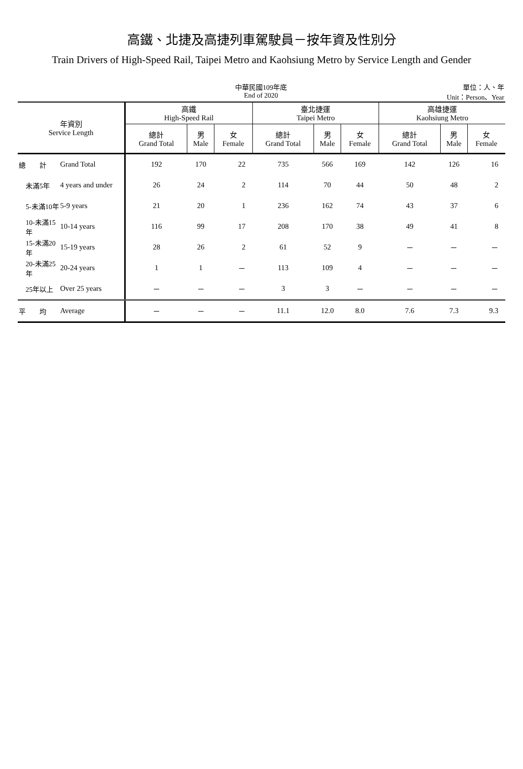高鐵、北捷及高捷列車駕駛員－按年資及性別分
Train Drivers of High-Speed Rail, Taipei Metro and Kaohsiung Metro by Service Length and Gender
中華民國109年底
End of 2020
單位：人、年
Unit：Person、Year
| 年資別 Service Length | | 高鐵 High-Speed Rail | | | 臺北捷運 Taipei Metro | | | 高雄捷運 Kaohsiung Metro | | |
| --- | --- | --- | --- | --- | --- | --- | --- | --- | --- | --- |
| | | 總計 Grand Total | 男 Male | 女 Female | 總計 Grand Total | 男 Male | 女 Female | 總計 Grand Total | 男 Male | 女 Female |
| 總 計 | Grand Total | 192 | 170 | 22 | 735 | 566 | 169 | 142 | 126 | 16 |
| 未滿5年 | 4 years and under | 26 | 24 | 2 | 114 | 70 | 44 | 50 | 48 | 2 |
| 5-未滿10年 | 5-9 years | 21 | 20 | 1 | 236 | 162 | 74 | 43 | 37 | 6 |
| 10-未滿15年 | 10-14 years | 116 | 99 | 17 | 208 | 170 | 38 | 49 | 41 | 8 |
| 15-未滿20年 | 15-19 years | 28 | 26 | 2 | 61 | 52 | 9 | － | － | － |
| 20-未滿25年 | 20-24 years | 1 | 1 | － | 113 | 109 | 4 | － | － | － |
| 25年以上 | Over 25 years | － | － | － | 3 | 3 | － | － | － | － |
| 平 均 | Average | － | － | － | 11.1 | 12.0 | 8.0 | 7.6 | 7.3 | 9.3 |